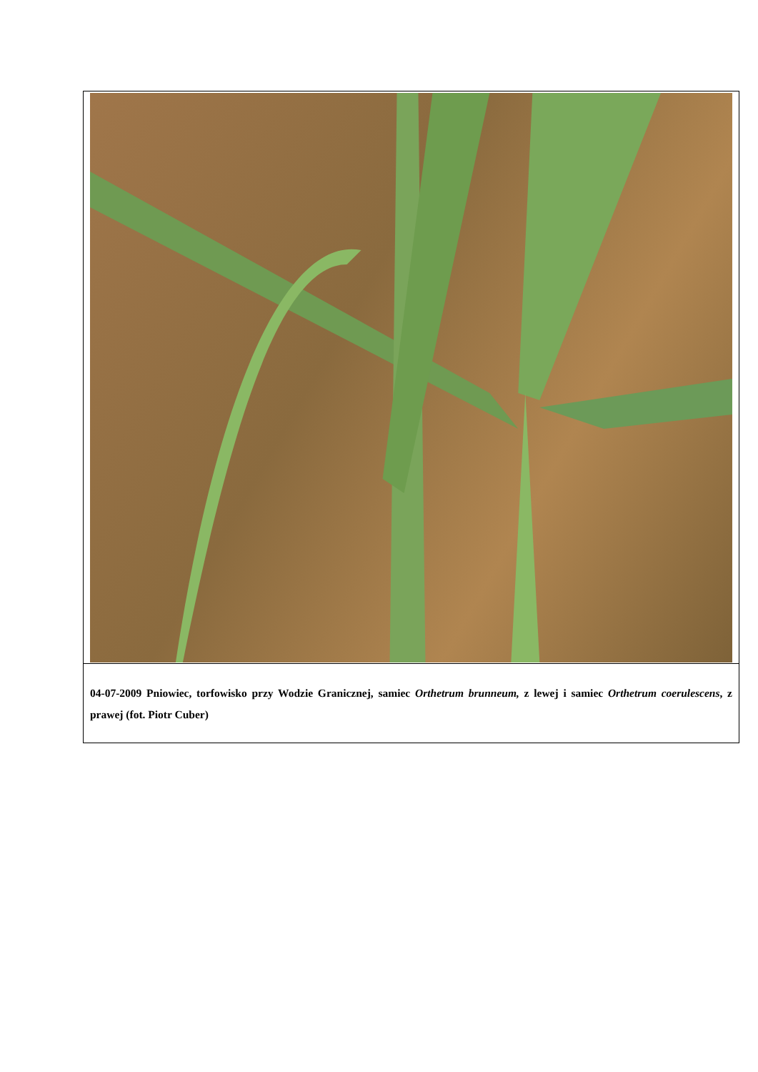| 04-07-2009 Pniowiec, torfowisko przy Wodzie Granicznej, samiec Orthetrum brunneum, z lewej i samiec Orthetrum coerulescens , z prawej (fot. Piotr Cuber) |